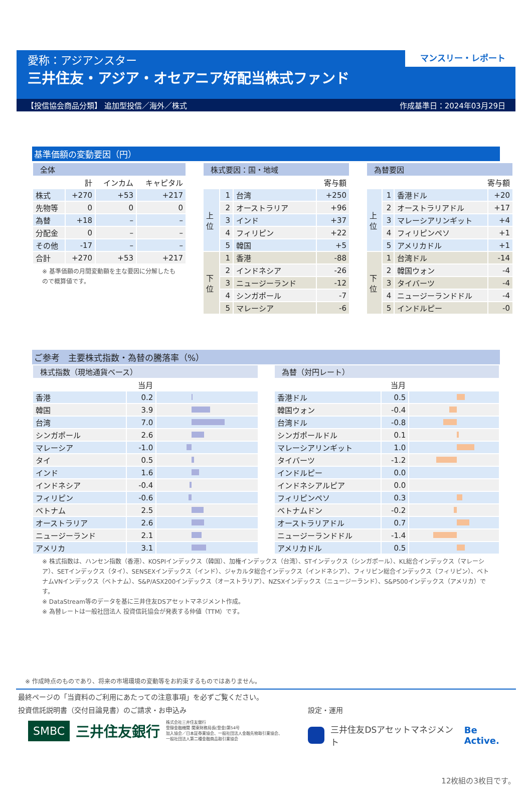愛称：アジアンスター
三井住友・アジア・オセアニア好配当株式ファンド
マンスリー・レポート
【投信協会商品分類】 追加型投信／海外／株式 作成基準日：2024年03月29日
基準価額の変動要因（円）
| 全体 | | | |
| --- | --- | --- | --- |
| | 計 | インカム | キャピタル |
| 株式 | +270 | +53 | +217 |
| 先物等 | 0 | 0 | 0 |
| 為替 | +18 | – | – |
| 分配金 | 0 | – | – |
| その他 | -17 | – | – |
| 合計 | +270 | +53 | +217 |
※ 基準価額の月間変動額を主な要因に分解したもので概算値です。
| 株式要因：国・地域 | | | |
| --- | --- | --- | --- |
| 寄与額 | | | |
| 上 位 | 1 | 台湾 | +250 |
| | 2 | オーストラリア | +96 |
| | 3 | インド | +37 |
| | 4 | フィリピン | +22 |
| | 5 | 韓国 | +5 |
| 下 位 | 1 | 香港 | -88 |
| | 2 | インドネシア | -26 |
| | 3 | ニュージーランド | -12 |
| | 4 | シンガポール | -7 |
| | 5 | マレーシア | -6 |
| 為替要因 | | | |
| --- | --- | --- | --- |
| 寄与額 | | | |
| 上 位 | 1 | 香港ドル | +20 |
| | 2 | オーストラリアドル | +17 |
| | 3 | マレーシアリンギット | +4 |
| | 4 | フィリピンペソ | +1 |
| | 5 | アメリカドル | +1 |
| 下 位 | 1 | 台湾ドル | -14 |
| | 2 | 韓国ウォン | -4 |
| | 3 | タイバーツ | -4 |
| | 4 | ニュージーランドドル | -4 |
| | 5 | インドルピー | -0 |
ご参考　主要株式指数・為替の騰落率（%）
| 株式指数（現地通貨ベース） | | |
| --- | --- | --- |
| | 当月 | |
| 香港 | 0.2 | |
| 韓国 | 3.9 | |
| 台湾 | 7.0 | |
| シンガポール | 2.6 | |
| マレーシア | -1.0 | |
| タイ | 0.5 | |
| インド | 1.6 | |
| インドネシア | -0.4 | |
| フィリピン | -0.6 | |
| ベトナム | 2.5 | |
| オーストラリア | 2.6 | |
| ニュージーランド | 2.1 | |
| アメリカ | 3.1 | |
| 為替（対円レート） | | |
| --- | --- | --- |
| | 当月 | |
| 香港ドル | 0.5 | |
| 韓国ウォン | -0.4 | |
| 台湾ドル | -0.8 | |
| シンガポールドル | 0.1 | |
| マレーシアリンギット | 1.0 | |
| タイバーツ | -1.2 | |
| インドルピー | 0.0 | |
| インドネシアルピア | 0.0 | |
| フィリピンペソ | 0.3 | |
| ベトナムドン | -0.2 | |
| オーストラリアドル | 0.7 | |
| ニュージーランドドル | -1.4 | |
| アメリカドル | 0.5 | |
※ 株式指数は、ハンセン指数（香港）、KOSPIインデックス（韓国）、加権インデックス（台湾）、STインデックス（シンガポール）、KL総合インデックス（マレーシア）、SETインデックス（タイ）、SENSEXインデックス（インド）、ジャカルタ総合インデックス（インドネシア）、フィリピン総合インデックス（フィリピン）、ベトナムVNインデックス（ベトナム）、S&P/ASX200インデックス（オーストラリア）、NZSXインデックス（ニュージーランド）、S&P500インデックス（アメリカ）です。
※ DataStream等のデータを基に三井住友DSアセットマネジメント作成。
※ 為替レートは一般社団法人 投資信託協会が発表する仲値（TTM）です。
※ 作成時点のものであり、将来の市場環境の変動等をお約束するものではありません。
最終ページの「当資料のご利用にあたっての注意事項」を必ずご覧ください。
投資信託説明書（交付目論見書）のご請求・お申込み
SMBC 三井住友銀行 株式会社三井住友銀行
登録金融機関 関東財務局長(登金)第54号
加入協会／日本証券業協会、一般社団法人金融先物取引業協会、
一般社団法人第二種金融商品取引業協会
設定・運用
三井住友DSアセットマネジメント Be Active.
12枚組の3枚目です。